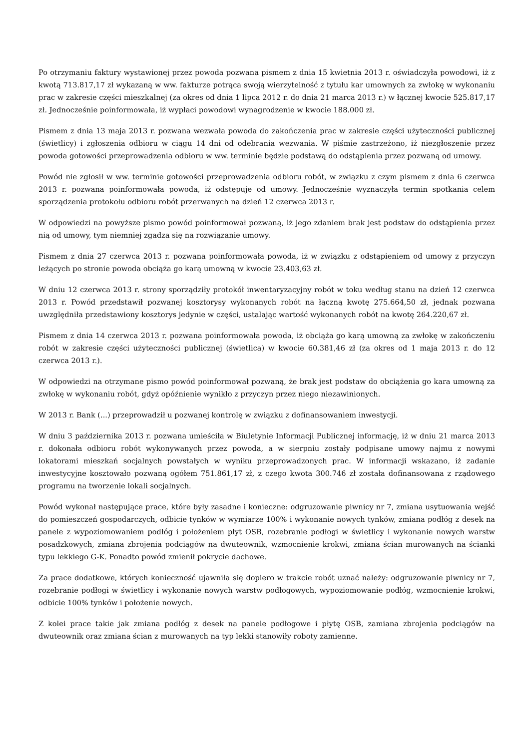Po otrzymaniu faktury wystawionej przez powoda pozwana pismem z dnia 15 kwietnia 2013 r. oświadczyła powodowi, iż z kwotą 713.817,17 zł wykazaną w ww. fakturze potrąca swoją wierzytelność z tytułu kar umownych za zwłokę w wykonaniu prac w zakresie części mieszkalnej (za okres od dnia 1 lipca 2012 r. do dnia 21 marca 2013 r.) w łącznej kwocie 525.817,17 zł. Jednocześnie poinformowała, iż wypłaci powodowi wynagrodzenie w kwocie 188.000 zł.
Pismem z dnia 13 maja 2013 r. pozwana wezwała powoda do zakończenia prac w zakresie części użyteczności publicznej (świetlicy) i zgłoszenia odbioru w ciągu 14 dni od odebrania wezwania. W piśmie zastrzeżono, iż niezgłoszenie przez powoda gotowości przeprowadzenia odbioru w ww. terminie będzie podstawą do odstąpienia przez pozwaną od umowy.
Powód nie zgłosił w ww. terminie gotowości przeprowadzenia odbioru robót, w związku z czym pismem z dnia 6 czerwca 2013 r. pozwana poinformowała powoda, iż odstępuje od umowy. Jednocześnie wyznaczyła termin spotkania celem sporządzenia protokołu odbioru robót przerwanych na dzień 12 czerwca 2013 r.
W odpowiedzi na powyższe pismo powód poinformował pozwaną, iż jego zdaniem brak jest podstaw do odstąpienia przez nią od umowy, tym niemniej zgadza się na rozwiązanie umowy.
Pismem z dnia 27 czerwca 2013 r. pozwana poinformowała powoda, iż w związku z odstąpieniem od umowy z przyczyn leżących po stronie powoda obciąża go karą umowną w kwocie 23.403,63 zł.
W dniu 12 czerwca 2013 r. strony sporządziły protokół inwentaryzacyjny robót w toku według stanu na dzień 12 czerwca 2013 r. Powód przedstawił pozwanej kosztorysy wykonanych robót na łączną kwotę 275.664,50 zł, jednak pozwana uwzględniła przedstawiony kosztorys jedynie w części, ustalając wartość wykonanych robót na kwotę 264.220,67 zł.
Pismem z dnia 14 czerwca 2013 r. pozwana poinformowała powoda, iż obciąża go karą umowną za zwłokę w zakończeniu robót w zakresie części użyteczności publicznej (świetlica) w kwocie 60.381,46 zł (za okres od 1 maja 2013 r. do 12 czerwca 2013 r.).
W odpowiedzi na otrzymane pismo powód poinformował pozwaną, że brak jest podstaw do obciążenia go kara umowną za zwłokę w wykonaniu robót, gdyż opóźnienie wynikło z przyczyn przez niego niezawinionych.
W 2013 r. Bank (...) przeprowadził u pozwanej kontrolę w związku z dofinansowaniem inwestycji.
W dniu 3 października 2013 r. pozwana umieściła w Biuletynie Informacji Publicznej informację, iż w dniu 21 marca 2013 r. dokonała odbioru robót wykonywanych przez powoda, a w sierpniu zostały podpisane umowy najmu z nowymi lokatorami mieszkań socjalnych powstałych w wyniku przeprowadzonych prac. W informacji wskazano, iż zadanie inwestycyjne kosztowało pozwaną ogółem 751.861,17 zł, z czego kwota 300.746 zł została dofinansowana z rządowego programu na tworzenie lokali socjalnych.
Powód wykonał następujące prace, które były zasadne i konieczne: odgruzowanie piwnicy nr 7, zmiana usytuowania wejść do pomieszczeń gospodarczych, odbicie tynków w wymiarze 100% i wykonanie nowych tynków, zmiana podłóg z desek na panele z wypoziomowaniem podłóg i położeniem płyt OSB, rozebranie podłogi w świetlicy i wykonanie nowych warstw posadzkowych, zmiana zbrojenia podciągów na dwuteownik, wzmocnienie krokwi, zmiana ścian murowanych na ścianki typu lekkiego G-K. Ponadto powód zmienił pokrycie dachowe.
Za prace dodatkowe, których konieczność ujawniła się dopiero w trakcie robót uznać należy: odgruzowanie piwnicy nr 7, rozebranie podłogi w świetlicy i wykonanie nowych warstw podłogowych, wypoziomowanie podłóg, wzmocnienie krokwi, odbicie 100% tynków i położenie nowych.
Z kolei prace takie jak zmiana podłóg z desek na panele podłogowe i płytę OSB, zamiana zbrojenia podciągów na dwuteownik oraz zmiana ścian z murowanych na typ lekki stanowiły roboty zamienne.